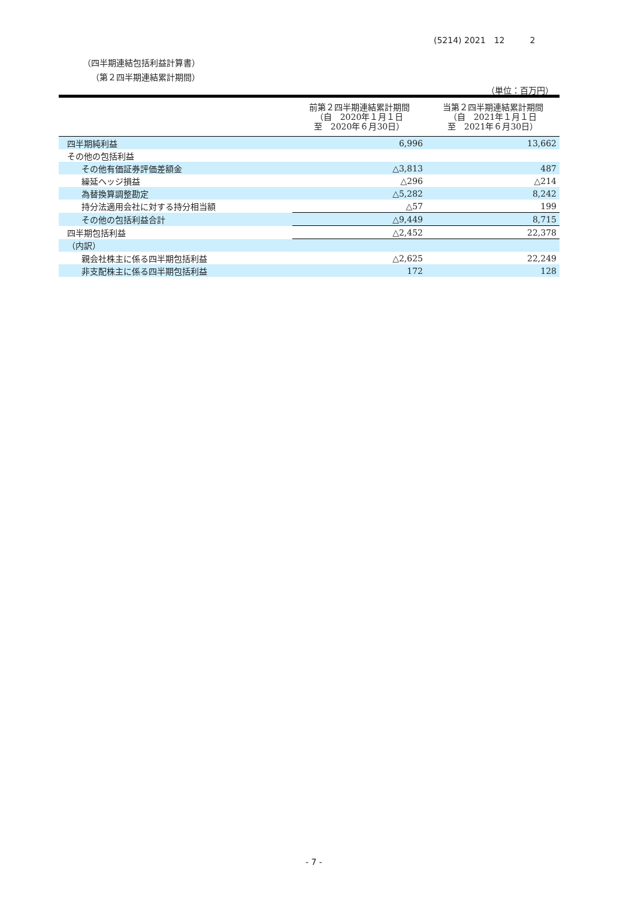(5214) 2021　12　　　2
（四半期連結包括利益計算書）
（第２四半期連結累計期間）
（単位：百万円）
| | 前第２四半期連結累計期間 （自 2020年１月１日 至 2020年６月30日） | 当第２四半期連結累計期間 （自 2021年１月１日 至 2021年６月30日） |
| --- | --- | --- |
| 四半期純利益 | 6,996 | 13,662 |
| その他の包括利益 | | |
| その他有価証券評価差額金 | △3,813 | 487 |
| 繰延ヘッジ損益 | △296 | △214 |
| 為替換算調整勘定 | △5,282 | 8,242 |
| 持分法適用会社に対する持分相当額 | △57 | 199 |
| その他の包括利益合計 | △9,449 | 8,715 |
| 四半期包括利益 | △2,452 | 22,378 |
| （内訳） | | |
| 親会社株主に係る四半期包括利益 | △2,625 | 22,249 |
| 非支配株主に係る四半期包括利益 | 172 | 128 |
- 7 -